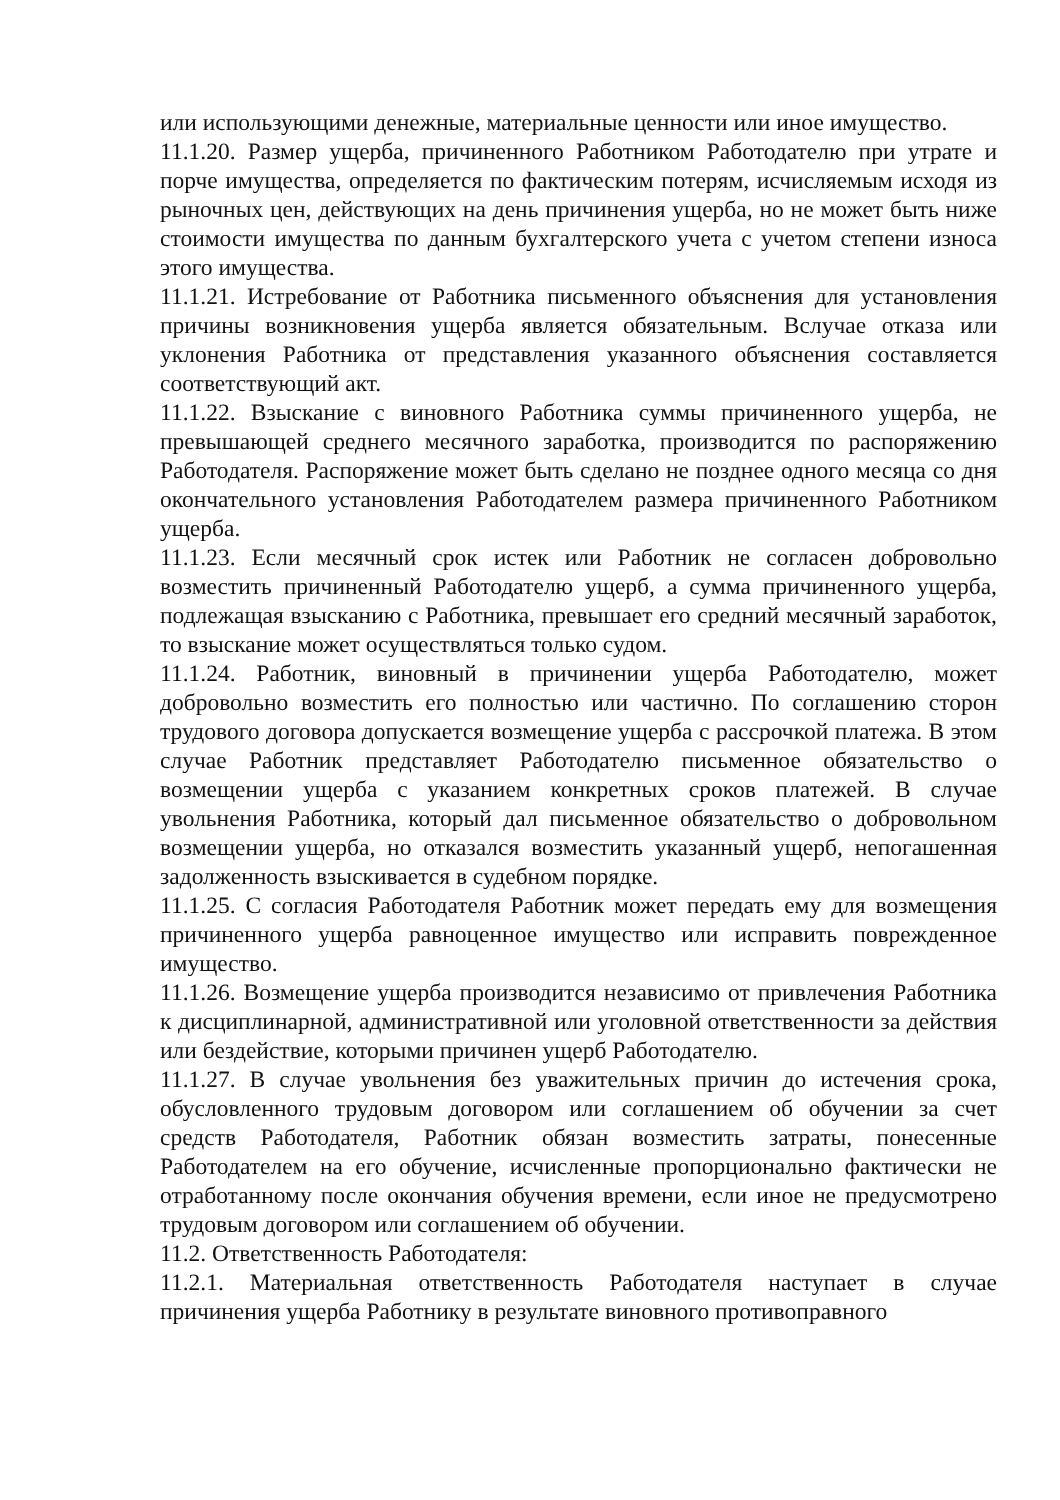или использующими денежные, материальные ценности или иное имущество.
11.1.20. Размер ущерба, причиненного Работником Работодателю при утрате и порче имущества, определяется по фактическим потерям, исчисляемым исходя из рыночных цен, действующих на день причинения ущерба, но не может быть ниже стоимости имущества по данным бухгалтерского учета с учетом степени износа этого имущества.
11.1.21. Истребование от Работника письменного объяснения для установления причины возникновения ущерба является обязательным. Вслучае отказа или уклонения Работника от представления указанного объяснения составляется соответствующий акт.
11.1.22. Взыскание с виновного Работника суммы причиненного ущерба, не превышающей среднего месячного заработка, производится по распоряжению Работодателя. Распоряжение может быть сделано не позднее одного месяца со дня окончательного установления Работодателем размера причиненного Работником ущерба.
11.1.23. Если месячный срок истек или Работник не согласен добровольно возместить причиненный Работодателю ущерб, а сумма причиненного ущерба, подлежащая взысканию с Работника, превышает его средний месячный заработок, то взыскание может осуществляться только судом.
11.1.24. Работник, виновный в причинении ущерба Работодателю, может добровольно возместить его полностью или частично. По соглашению сторон трудового договора допускается возмещение ущерба с рассрочкой платежа. В этом случае Работник представляет Работодателю письменное обязательство о возмещении ущерба с указанием конкретных сроков платежей. В случае увольнения Работника, который дал письменное обязательство о добровольном возмещении ущерба, но отказался возместить указанный ущерб, непогашенная задолженность взыскивается в судебном порядке.
11.1.25. С согласия Работодателя Работник может передать ему для возмещения причиненного ущерба равноценное имущество или исправить поврежденное имущество.
11.1.26. Возмещение ущерба производится независимо от привлечения Работника к дисциплинарной, административной или уголовной ответственности за действия или бездействие, которыми причинен ущерб Работодателю.
11.1.27. В случае увольнения без уважительных причин до истечения срока, обусловленного трудовым договором или соглашением об обучении за счет средств Работодателя, Работник обязан возместить затраты, понесенные Работодателем на его обучение, исчисленные пропорционально фактически не отработанному после окончания обучения времени, если иное не предусмотрено трудовым договором или соглашением об обучении.
11.2. Ответственность Работодателя:
11.2.1. Материальная ответственность Работодателя наступает в случае причинения ущерба Работнику в результате виновного противоправного